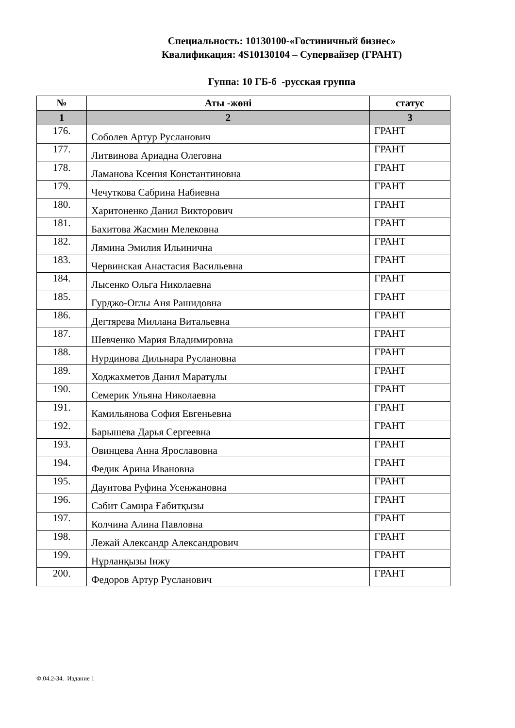Специальность: 10130100-«Гостиничный бизнес»
Квалификация: 4S10130104 – Супервайзер (ГРАНТ)
Гуппа: 10 ГБ-б -русская группа
| № | Аты -жөні | статус |
| --- | --- | --- |
| 1 | 2 | 3 |
| 176. | Соболев Артур Русланович | ГРАНТ |
| 177. | Литвинова Ариадна Олеговна | ГРАНТ |
| 178. | Ламанова Ксения Константиновна | ГРАНТ |
| 179. | Чечуткова Сабрина Набиевна | ГРАНТ |
| 180. | Харитоненко Данил Викторович | ГРАНТ |
| 181. | Бахитова Жасмин Мелековна | ГРАНТ |
| 182. | Лямина Эмилия Ильинична | ГРАНТ |
| 183. | Червинская Анастасия Васильевна | ГРАНТ |
| 184. | Лысенко Ольга Николаевна | ГРАНТ |
| 185. | Гурджо-Оглы Аня Рашидовна | ГРАНТ |
| 186. | Дегтярева Миллана Витальевна | ГРАНТ |
| 187. | Шевченко Мария Владимировна | ГРАНТ |
| 188. | Нурдинова Дильнара Руслановна | ГРАНТ |
| 189. | Ходжахметов Данил Маратұлы | ГРАНТ |
| 190. | Семерик Ульяна Николаевна | ГРАНТ |
| 191. | Камильянова София Евгеньевна | ГРАНТ |
| 192. | Барышева Дарья Сергеевна | ГРАНТ |
| 193. | Овинцева Анна Ярославовна | ГРАНТ |
| 194. | Федик Арина Ивановна | ГРАНТ |
| 195. | Дауитова Руфина Усенжановна | ГРАНТ |
| 196. | Сәбит Самира Ғабитқызы | ГРАНТ |
| 197. | Колчина Алина Павловна | ГРАНТ |
| 198. | Лежай Александр Александрович | ГРАНТ |
| 199. | Нұрланқызы Інжу | ГРАНТ |
| 200. | Федоров Артур Русланович | ГРАНТ |
Ф.04.2-34. Издание 1